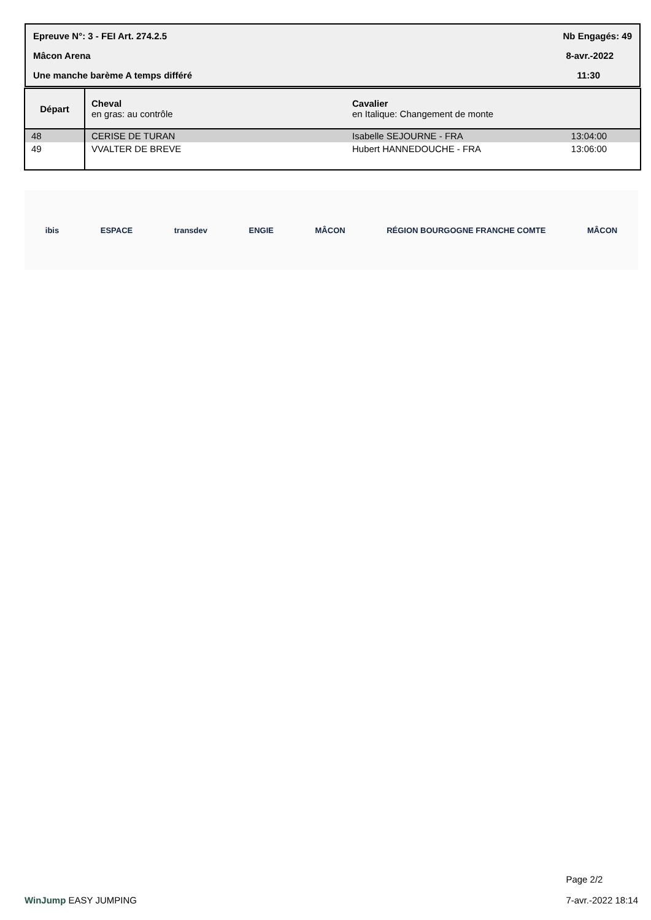Epreuve N°: 3 - FEI Art. 274.2.5 Nb Engagés: 49
Mâcon Arena 8-avr.-2022
Une manche barème A temps différé 11:30
| Départ | Cheval en gras: au contrôle | Cavalier en Italique: Changement de monte | |
| 48 | CERISE DE TURAN | Isabelle SEJOURNE - FRA | 13:04:00 |
| 49 | VVALTER DE BREVE | Hubert HANNEDOUCHE - FRA | 13:06:00 |
ibis ESPACE transdev ENGIE MÂCON RÉGION BOURGOGNE FRANCHE COMTE MÂCON
WinJump EASY JUMPING
Page 2/2
7-avr.-2022 18:14